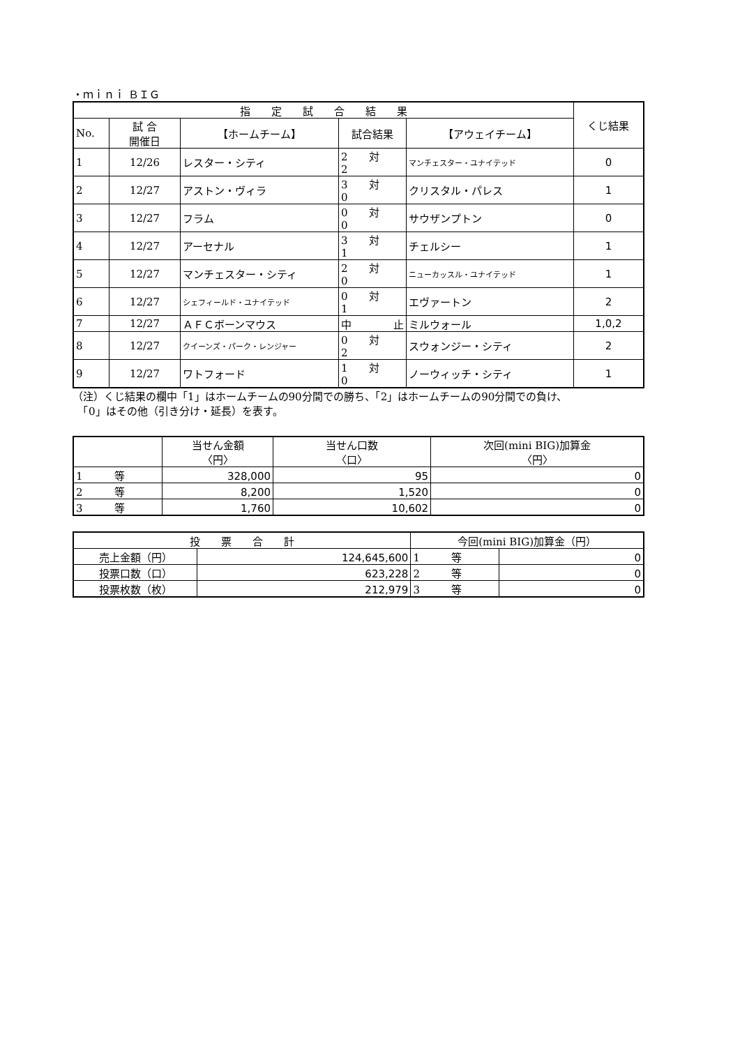・ｍｉｎｉ ＢＩＧ
| 指 定 試 合 結 果 | | | | | くじ結果 |
| --- | --- | --- | --- | --- | --- |
| No. | 試 合 開催日 | 【ホームチーム】 | 試合結果 | 【アウェイチーム】 | |
| 1 | 12/26 | レスター・シティ | 2 対 2 | マンチェスター・ユナイテッド | 0 |
| 2 | 12/27 | アストン・ヴィラ | 3 対 0 | クリスタル・パレス | 1 |
| 3 | 12/27 | フラム | 0 対 0 | サウザンプトン | 0 |
| 4 | 12/27 | アーセナル | 3 対 1 | チェルシー | 1 |
| 5 | 12/27 | マンチェスター・シティ | 2 対 0 | ニューカッスル・ユナイテッド | 1 |
| 6 | 12/27 | シェフィールド・ユナイテッド | 0 対 1 | エヴァートン | 2 |
| 7 | 12/27 | ＡＦＣボーンマウス | 中 止 | ミルウォール | 1,0,2 |
| 8 | 12/27 | クイーンズ・パーク・レンジャー | 0 対 2 | スウォンジー・シティ | 2 |
| 9 | 12/27 | ワトフォード | 1 対 0 | ノーウィッチ・シティ | 1 |
（注）くじ結果の欄中「1」はホームチームの90分間での勝ち、「2」はホームチームの90分間での負け、
　「0」はその他（引き分け・延長）を表す。
| | 当せん金額 〈円〉 | 当せん口数 〈口〉 | 次回(mini BIG)加算金 〈円〉 |
| --- | --- | --- | --- |
| 1 等 | 328,000 | 95 | 0 |
| 2 等 | 8,200 | 1,520 | 0 |
| 3 等 | 1,760 | 10,602 | 0 |
| 投 票 合 計 | | 今回(mini BIG)加算金（円） | |
| --- | --- | --- | --- |
| 売上金額（円） | 124,645,600 | 1 等 | 0 |
| 投票口数（口） | 623,228 | 2 等 | 0 |
| 投票枚数（枚） | 212,979 | 3 等 | 0 |